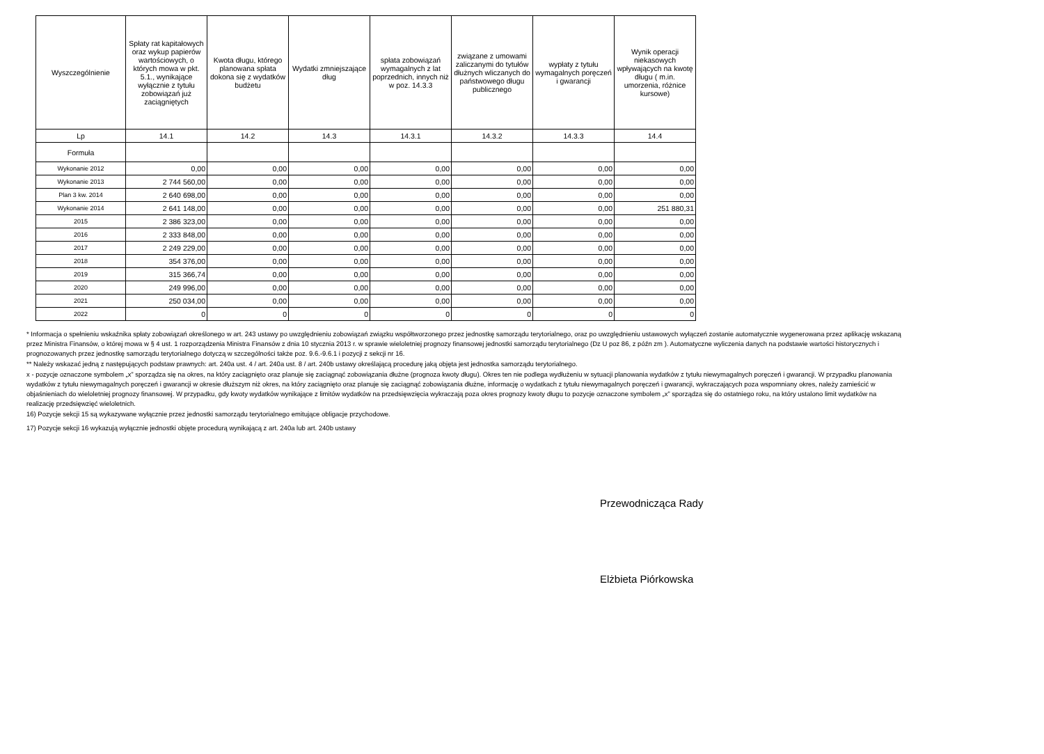| Wyszczególnienie | Spłaty rat kapitałowych oraz wykup papierów wartościowych, o których mowa w pkt. 5.1., wynikające wyłącznie z tytułu zobowiązań już zaciągniętych | Kwota długu, którego planowana spłata dokona się z wydatków budżetu | Wydatki zmniejszające dług | spłata zobowiązań wymagalnych z lat poprzednich, innych niż w poz. 14.3.3 | związane z umowami zaliczanymi do tytułów dłużnych wliczanych do państwowego długu publicznego | wypłaty z tytułu wymagalnych poręczeń i gwarancji | Wynik operacji niekasowych wpływających na kwotę długu ( m.in. umorzenia, różnice kursowe) |
| --- | --- | --- | --- | --- | --- | --- | --- |
| Lp | 14.1 | 14.2 | 14.3 | 14.3.1 | 14.3.2 | 14.3.3 | 14.4 |
| Formuła | | | | | | | |
| Wykonanie 2012 | 0,00 | 0,00 | 0,00 | 0,00 | 0,00 | 0,00 | 0,00 |
| Wykonanie 2013 | 2 744 560,00 | 0,00 | 0,00 | 0,00 | 0,00 | 0,00 | 0,00 |
| Plan 3 kw. 2014 | 2 640 698,00 | 0,00 | 0,00 | 0,00 | 0,00 | 0,00 | 0,00 |
| Wykonanie 2014 | 2 641 148,00 | 0,00 | 0,00 | 0,00 | 0,00 | 0,00 | 251 880,31 |
| 2015 | 2 386 323,00 | 0,00 | 0,00 | 0,00 | 0,00 | 0,00 | 0,00 |
| 2016 | 2 333 848,00 | 0,00 | 0,00 | 0,00 | 0,00 | 0,00 | 0,00 |
| 2017 | 2 249 229,00 | 0,00 | 0,00 | 0,00 | 0,00 | 0,00 | 0,00 |
| 2018 | 354 376,00 | 0,00 | 0,00 | 0,00 | 0,00 | 0,00 | 0,00 |
| 2019 | 315 366,74 | 0,00 | 0,00 | 0,00 | 0,00 | 0,00 | 0,00 |
| 2020 | 249 996,00 | 0,00 | 0,00 | 0,00 | 0,00 | 0,00 | 0,00 |
| 2021 | 250 034,00 | 0,00 | 0,00 | 0,00 | 0,00 | 0,00 | 0,00 |
| 2022 | 0 | 0 | 0 | 0 | 0 | 0 | 0 |
* Informacja o spełnieniu wskaźnika spłaty zobowiązań określonego w art. 243 ustawy po uwzględnieniu zobowiązań związku współtworzonego przez jednostkę samorządu terytorialnego, oraz po uwzględnieniu ustawowych wyłączeń zostanie automatycznie wygenerowana przez aplikację wskazaną przez Ministra Finansów, o której mowa w § 4 ust. 1 rozporządzenia Ministra Finansów z dnia 10 stycznia 2013 r. w sprawie wieloletniej prognozy finansowej jednostki samorządu terytorialnego (Dz U poz 86, z późn zm ). Automatyczne wyliczenia danych na podstawie wartości historycznych i prognozowanych przez jednostkę samorządu terytorialnego dotyczą w szczególności także poz. 9.6.-9.6.1 i pozycji z sekcji nr 16.
** Należy wskazać jedną z następujących podstaw prawnych: art. 240a ust. 4 / art. 240a ust. 8 / art. 240b ustawy określającą procedurę jaką objęta jest jednostka samorządu terytorialnego.
x - pozycje oznaczone symbolem „x” sporządza się na okres, na który zaciągnięto oraz planuje się zaciągnąć zobowiązania dłużne (prognoza kwoty długu). Okres ten nie podlega wydłużeniu w sytuacji planowania wydatków z tytułu niewymagalnych poręczeń i gwarancji. W przypadku planowania wydatków z tytułu niewymagalnych poręczeń i gwarancji w okresie dłuższym niż okres, na który zaciągnięto oraz planuje się zaciągnąć zobowiązania dłużne, informację o wydatkach z tytułu niewymagalnych poręczeń i gwarancji, wykraczających poza wspomniany okres, należy zamieścić w objaśnieniach do wieloletniej prognozy finansowej. W przypadku, gdy kwoty wydatków wynikające z limitów wydatków na przedsięwzięcia wykraczają poza okres prognozy kwoty długu to pozycje oznaczone symbolem „x” sporządza się do ostatniego roku, na który ustalono limit wydatków na realizację przedsięwzięć wieloletnich.
16) Pozycje sekcji 15 są wykazywane wyłącznie przez jednostki samorządu terytorialnego emitujące obligacje przychodowe.
17) Pozycje sekcji 16 wykazują wyłącznie jednostki objęte procedurą wynikającą z art. 240a lub art. 240b ustawy
Przewodnicząca Rady
Elżbieta Piórkowska